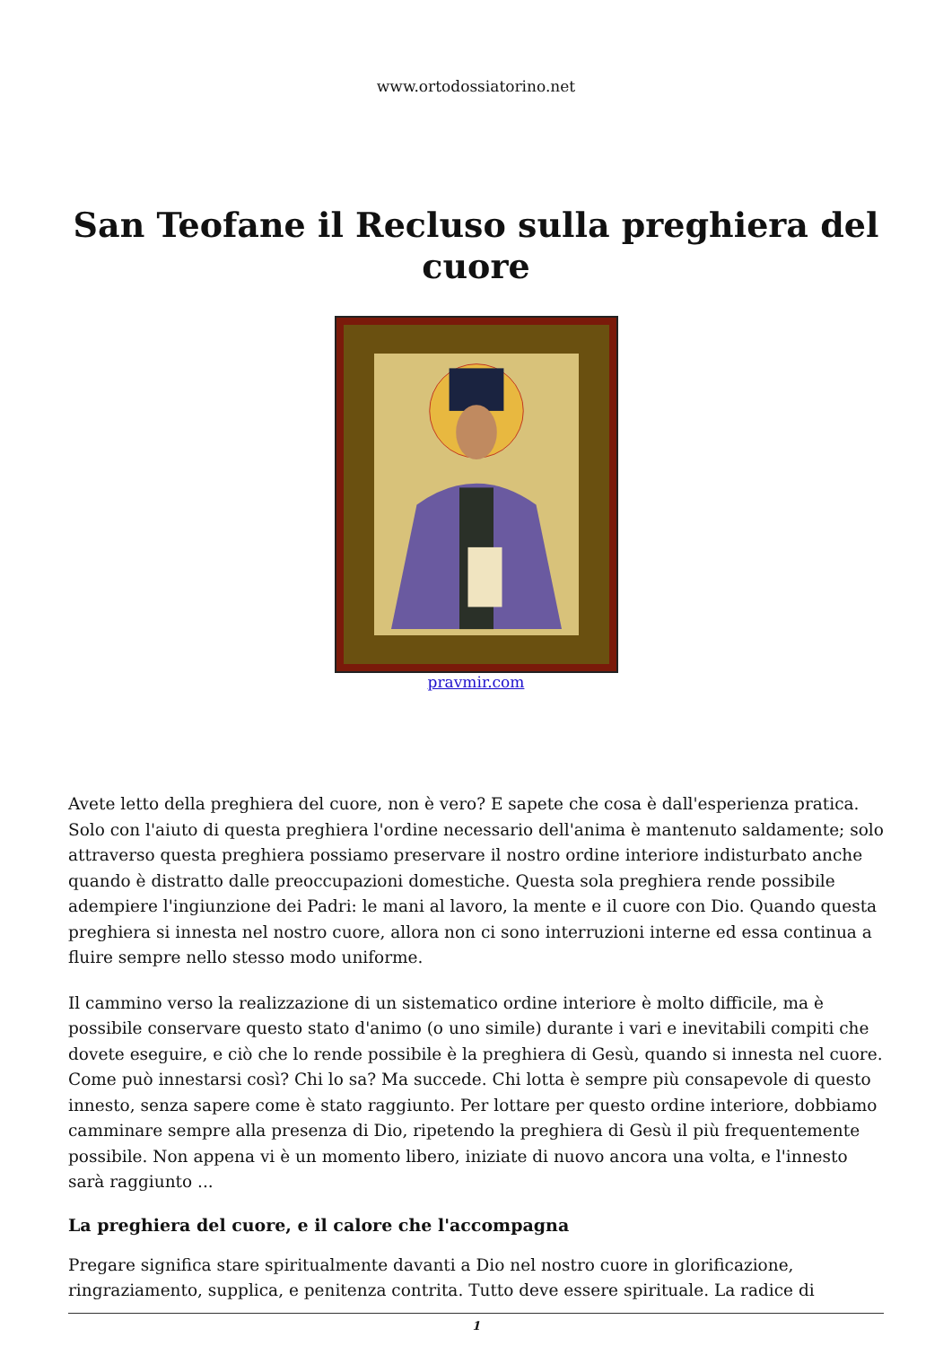www.ortodossiatorino.net
San Teofane il Recluso sulla preghiera del cuore
pravmir.com
Avete letto della preghiera del cuore, non è vero? E sapete che cosa è dall'esperienza pratica. Solo con l'aiuto di questa preghiera l'ordine necessario dell'anima è mantenuto saldamente; solo attraverso questa preghiera possiamo preservare il nostro ordine interiore indisturbato anche quando è distratto dalle preoccupazioni domestiche. Questa sola preghiera rende possibile adempiere l'ingiunzione dei Padri: le mani al lavoro, la mente e il cuore con Dio. Quando questa preghiera si innesta nel nostro cuore, allora non ci sono interruzioni interne ed essa continua a fluire sempre nello stesso modo uniforme.
Il cammino verso la realizzazione di un sistematico ordine interiore è molto difficile, ma è possibile conservare questo stato d'animo (o uno simile) durante i vari e inevitabili compiti che dovete eseguire, e ciò che lo rende possibile è la preghiera di Gesù, quando si innesta nel cuore. Come può innestarsi così? Chi lo sa? Ma succede. Chi lotta è sempre più consapevole di questo innesto, senza sapere come è stato raggiunto. Per lottare per questo ordine interiore, dobbiamo camminare sempre alla presenza di Dio, ripetendo la preghiera di Gesù il più frequentemente possibile. Non appena vi è un momento libero, iniziate di nuovo ancora una volta, e l'innesto sarà raggiunto ...
La preghiera del cuore, e il calore che l'accompagna
Pregare significa stare spiritualmente davanti a Dio nel nostro cuore in glorificazione, ringraziamento, supplica, e penitenza contrita. Tutto deve essere spirituale. La radice di
1